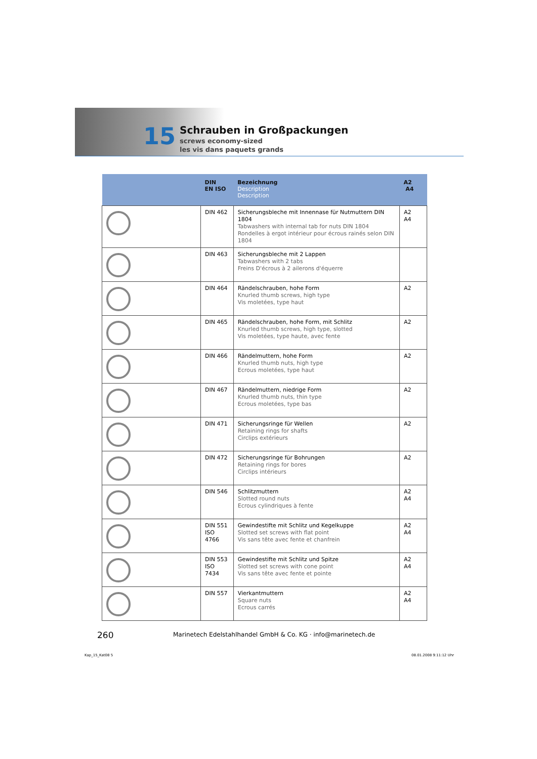15
Schrauben in Großpackungen
screws economy-sized
les vis dans paquets grands
| | DIN EN ISO | Bezeichnung Description Description | A2 A4 |
| --- | --- | --- | --- |
| | DIN 462 | Sicherungsbleche mit Innennase für Nutmuttern DIN 1804 Tabwashers with internal tab for nuts DIN 1804 Rondelles à ergot intérieur pour écrous rainés selon DIN 1804 | A2 A4 |
| | DIN 463 | Sicherungsbleche mit 2 Lappen Tabwashers with 2 tabs Freins D'écrous à 2 ailerons d'équerre | |
| | DIN 464 | Rändelschrauben, hohe Form Knurled thumb screws, high type Vis moletées, type haut | A2 |
| | DIN 465 | Rändelschrauben, hohe Form, mit Schlitz Knurled thumb screws, high type, slotted Vis moletées, type haute, avec fente | A2 |
| | DIN 466 | Rändelmuttern, hohe Form Knurled thumb nuts, high type Ecrous moletées, type haut | A2 |
| | DIN 467 | Rändelmuttern, niedrige Form Knurled thumb nuts, thin type Ecrous moletées, type bas | A2 |
| | DIN 471 | Sicherungsringe für Wellen Retaining rings for shafts Circlips extérieurs | A2 |
| | DIN 472 | Sicherungsringe für Bohrungen Retaining rings for bores Circlips intérieurs | A2 |
| | DIN 546 | Schlitzmuttern Slotted round nuts Ecrous cylindriques à fente | A2 A4 |
| | DIN 551 ISO 4766 | Gewindestifte mit Schlitz und Kegelkuppe Slotted set screws with flat point Vis sans tête avec fente et chanfrein | A2 A4 |
| | DIN 553 ISO 7434 | Gewindestifte mit Schlitz und Spitze Slotted set screws with cone point Vis sans tête avec fente et pointe | A2 A4 |
| | DIN 557 | Vierkantmuttern Square nuts Ecrous carrés | A2 A4 |
260
Marinetech Edelstahlhandel GmbH & Co. KG · info@marinetech.de
Kap_15_Kat08 5 08.01.2008 9:11:12 Uhr